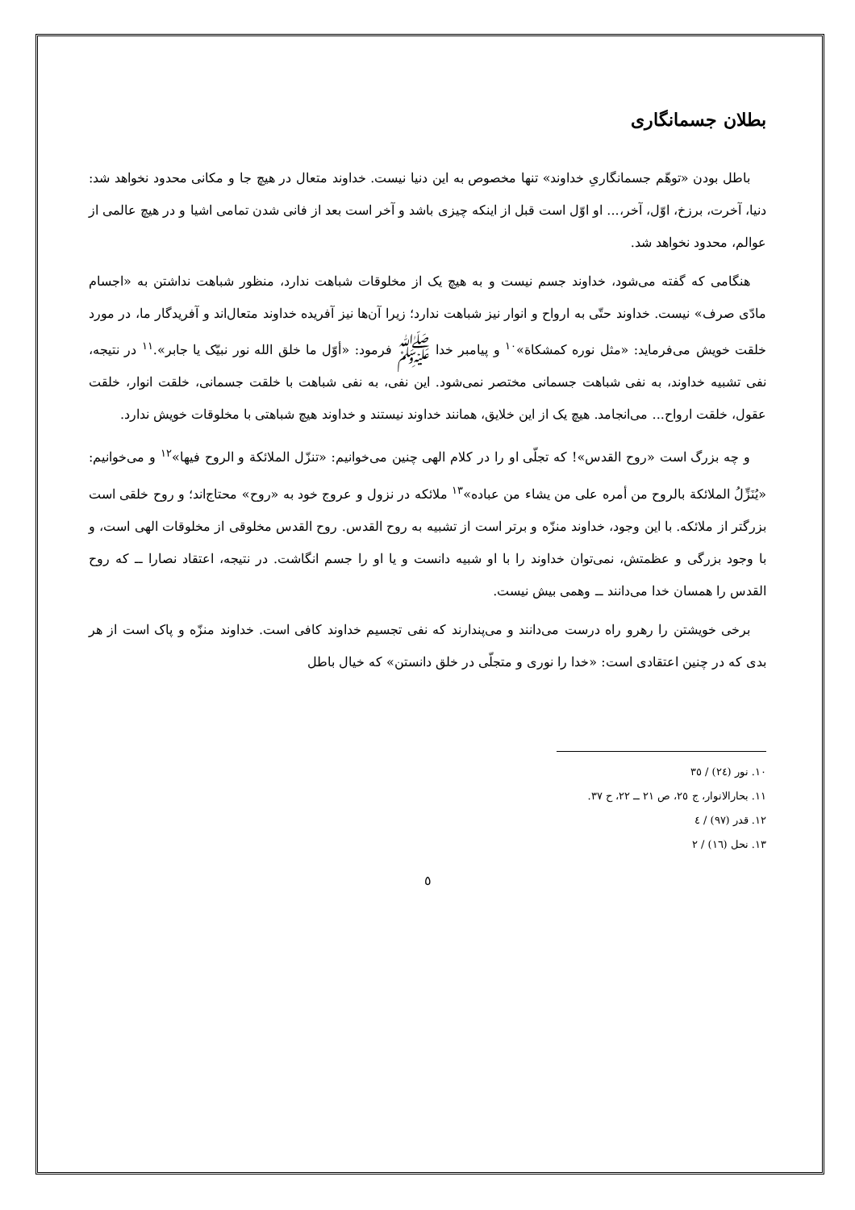بطلان جسمانگاری
باطل بودن «توهّم جسمانگاریِ خداوند» تنها مخصوص به این دنیا نیست. خداوند متعال در هیچ جا و مکانی محدود نخواهد شد: دنیا، آخرت، برزخ، اوّل، آخر،... او اوّل است قبل از اینکه چیزی باشد و آخر است بعد از فانی شدن تمامی اشیا و در هیچ عالمی از عوالم، محدود نخواهد شد.
هنگامی که گفته می‌شود، خداوند جسم نیست و به هیچ یک از مخلوقات شباهت ندارد، منظور شباهت نداشتن به «اجسام مادّی صرف» نیست. خداوند حتّی به ارواح و انوار نیز شباهت ندارد؛ زیرا آن‌ها نیز آفریده خداوند متعال‌اند و آفریدگار ما، در مورد خلقت خویش می‌فرماید: «مثل نوره کمشکاة»<sup>١٠</sup> و پیامبر خدا ﷺ فرمود: «أوّل ما خلق الله نور نبیّک یا جابر».<sup>١١</sup> در نتیجه، نفی تشبیه خداوند، به نفی شباهت جسمانی مختصر نمی‌شود. این نفی، به نفی شباهت با خلقت جسمانی، خلقت انوار، خلقت عقول، خلقت ارواح... می‌انجامد. هیچ یک از این خلایق، همانند خداوند نیستند و خداوند هیچ شباهتی با مخلوقات خویش ندارد.
و چه بزرگ است «روح القدس»! که تجلّی او را در کلام الهی چنین می‌خوانیم: «تنزّل الملائکة و الروح فیها»<sup>١٢</sup> و می‌خوانیم: «یُنَزِّلُ الملائکة بالروح من أمره علی من یشاء من عباده»<sup>١٣</sup> ملائکه در نزول و عروج خود به «روح» محتاج‌اند؛ و روح خلقی است بزرگتر از ملائکه. با این وجود، خداوند منزّه و برتر است از تشبیه به روح القدس. روح القدس مخلوقی از مخلوقات الهی است، و با وجود بزرگی و عظمتش، نمی‌توان خداوند را با او شبیه دانست و یا او را جسم انگاشت. در نتیجه، اعتقاد نصارا ــ که روح القدس را همسان خدا می‌دانند ــ وهمی بیش نیست.
برخی خویشتن را رهرو راه درست می‌دانند و می‌پندارند که نفی تجسیم خداوند کافی است. خداوند منزّه و پاک است از هر بدی که در چنین اعتقادی است: «خدا را نوری و متجلّی در خلق دانستن» که خیال باطل
١٠. نور (٢٤) / ٣٥
١١. بحارالانوار، ج ٢٥، ص ٢١ ــ ٢٢، ح ٣٧.
١٢. قدر (٩٧) / ٤
١٣. نحل (١٦) / ٢
٥